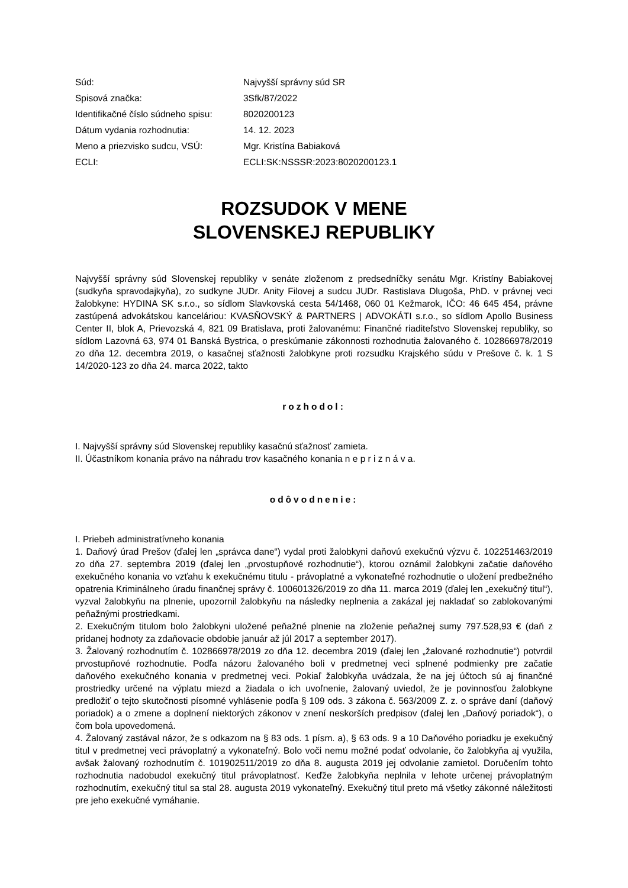| Súd: | Najvyšší správny súd SR |
| Spisová značka: | 3Sfk/87/2022 |
| Identifikačné číslo súdneho spisu: | 8020200123 |
| Dátum vydania rozhodnutia: | 14. 12. 2023 |
| Meno a priezvisko sudcu, VSÚ: | Mgr. Kristína Babiaková |
| ECLI: | ECLI:SK:NSSSR:2023:8020200123.1 |
ROZSUDOK V MENE
SLOVENSKEJ REPUBLIKY
Najvyšší správny súd Slovenskej republiky v senáte zloženom z predsedníčky senátu Mgr. Kristíny Babiakovej (sudkyňa spravodajkyňa), zo sudkyne JUDr. Anity Filovej a sudcu JUDr. Rastislava Dlugoša, PhD. v právnej veci žalobkyne: HYDINA SK s.r.o., so sídlom Slavkovská cesta 54/1468, 060 01 Kežmarok, IČO: 46 645 454, právne zastúpená advokátskou kanceláriou: KVASŇOVSKÝ & PARTNERS | ADVOKÁTI s.r.o., so sídlom Apollo Business Center II, blok A, Prievozská 4, 821 09 Bratislava, proti žalovanému: Finančné riaditeľstvo Slovenskej republiky, so sídlom Lazovná 63, 974 01 Banská Bystrica, o preskúmanie zákonnosti rozhodnutia žalovaného č. 102866978/2019 zo dňa 12. decembra 2019, o kasačnej sťažnosti žalobkyne proti rozsudku Krajského súdu v Prešove č. k. 1 S 14/2020-123 zo dňa 24. marca 2022, takto
rozhodol:
I. Najvyšší správny súd Slovenskej republiky kasačnú sťažnosť zamieta.
II. Účastníkom konania právo na náhradu trov kasačného konania n e p r i z n á v a.
odôvodnenie:
I. Priebeh administratívneho konania
1. Daňový úrad Prešov (ďalej len „správca dane“) vydal proti žalobkyni daňovú exekučnú výzvu č. 102251463/2019 zo dňa 27. septembra 2019 (ďalej len „prvostupňové rozhodnutie“), ktorou oznámil žalobkyni začatie daňového exekučného konania vo vzťahu k exekučnému titulu - právoplatné a vykonateľné rozhodnutie o uložení predbežného opatrenia Kriminálneho úradu finančnej správy č. 100601326/2019 zo dňa 11. marca 2019 (ďalej len „exekučný titul“), vyzval žalobkyňu na plnenie, upozornil žalobkyňu na následky neplnenia a zakázal jej nakladať so zablokovanými peňažnými prostriedkami.
2. Exekučným titulom bolo žalobkyni uložené peňažné plnenie na zloženie peňažnej sumy 797.528,93 € (daň z pridanej hodnoty za zdaňovacie obdobie január až júl 2017 a september 2017).
3. Žalovaný rozhodnutím č. 102866978/2019 zo dňa 12. decembra 2019 (ďalej len „žalované rozhodnutie“) potvrdil prvostupňové rozhodnutie. Podľa názoru žalovaného boli v predmetnej veci splnené podmienky pre začatie daňového exekučného konania v predmetnej veci. Pokiaľ žalobkyňa uvádzala, že na jej účtoch sú aj finančné prostriedky určené na výplatu miezd a žiadala o ich uvoľnenie, žalovaný uviedol, že je povinnosťou žalobkyne predložiť o tejto skutočnosti písomné vyhlásenie podľa § 109 ods. 3 zákona č. 563/2009 Z. z. o správe daní (daňový poriadok) a o zmene a doplnení niektorých zákonov v znení neskorších predpisov (ďalej len „Daňový poriadok“), o čom bola upovedomená.
4. Žalovaný zastával názor, že s odkazom na § 83 ods. 1 písm. a), § 63 ods. 9 a 10 Daňového poriadku je exekučný titul v predmetnej veci právoplatný a vykonateľný. Bolo voči nemu možné podať odvolanie, čo žalobkyňa aj využila, avšak žalovaný rozhodnutím č. 101902511/2019 zo dňa 8. augusta 2019 jej odvolanie zamietol. Doručením tohto rozhodnutia nadobudol exekučný titul právoplatnosť. Keďže žalobkyňa neplnila v lehote určenej právoplatným rozhodnutím, exekučný titul sa stal 28. augusta 2019 vykonateľný. Exekučný titul preto má všetky zákonné náležitosti pre jeho exekučné vymáhanie.